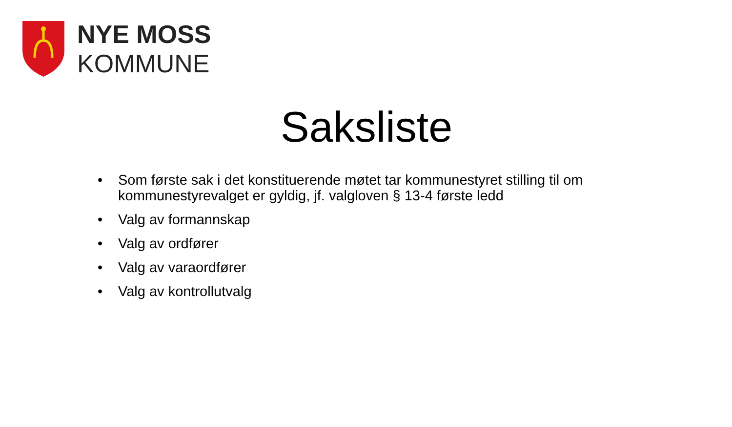NYE MOSS
KOMMUNE
Saksliste
• Som første sak i det konstituerende møtet tar kommunestyret stilling til om kommunestyrevalget er gyldig, jf. valgloven § 13-4 første ledd
• Valg av formannskap
• Valg av ordfører
• Valg av varaordfører
• Valg av kontrollutvalg